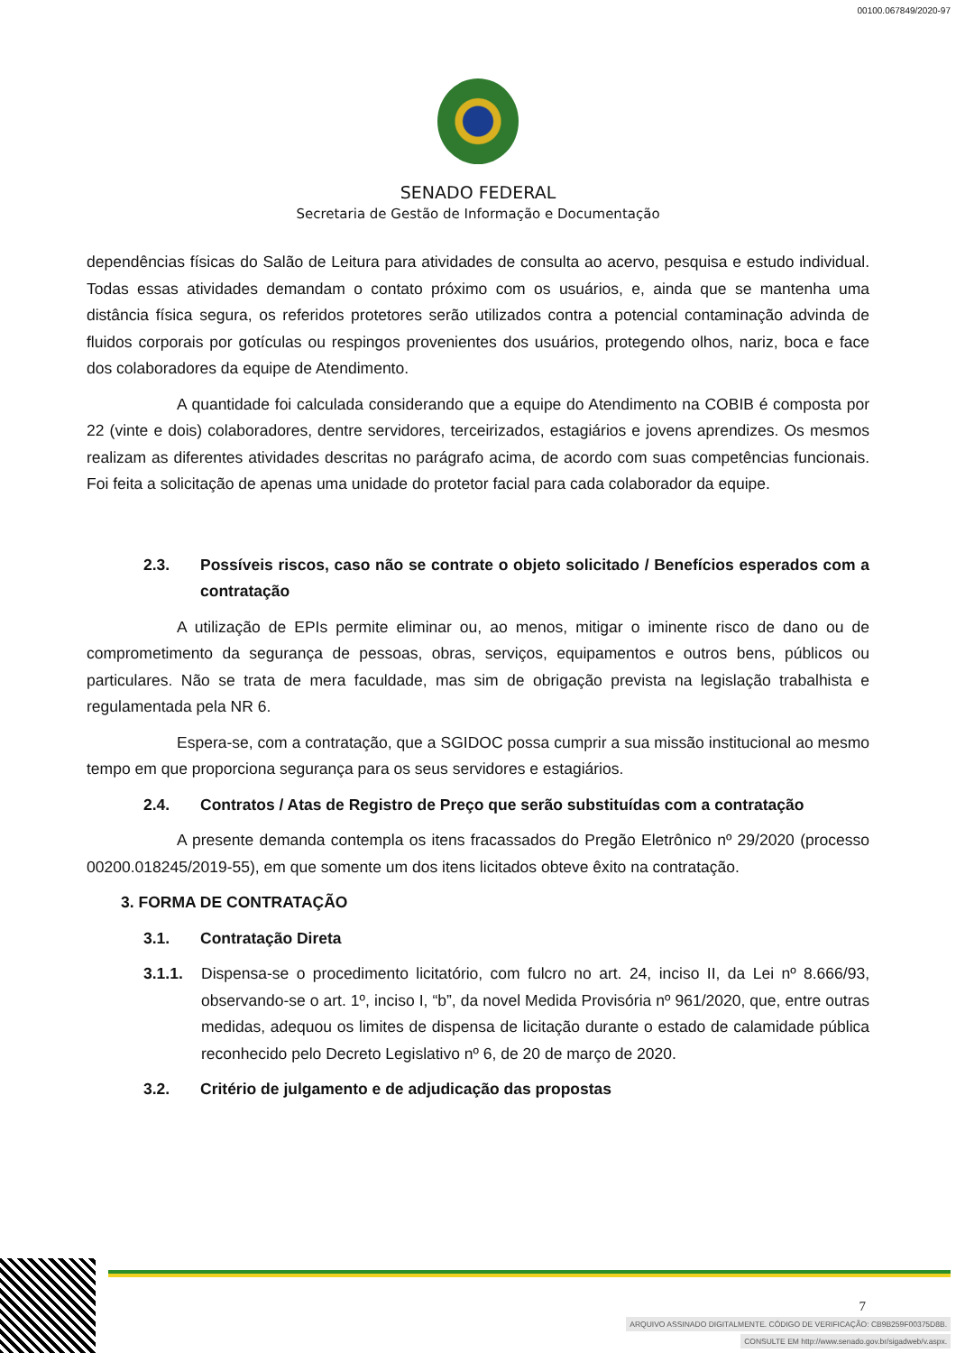00100.067849/2020-97
SENADO FEDERAL
Secretaria de Gestão de Informação e Documentação
dependências físicas do Salão de Leitura para atividades de consulta ao acervo, pesquisa e estudo individual. Todas essas atividades demandam o contato próximo com os usuários, e, ainda que se mantenha uma distância física segura, os referidos protetores serão utilizados contra a potencial contaminação advinda de fluidos corporais por gotículas ou respingos provenientes dos usuários, protegendo olhos, nariz, boca e face dos colaboradores da equipe de Atendimento.
A quantidade foi calculada considerando que a equipe do Atendimento na COBIB é composta por 22 (vinte e dois) colaboradores, dentre servidores, terceirizados, estagiários e jovens aprendizes. Os mesmos realizam as diferentes atividades descritas no parágrafo acima, de acordo com suas competências funcionais. Foi feita a solicitação de apenas uma unidade do protetor facial para cada colaborador da equipe.
2.3. Possíveis riscos, caso não se contrate o objeto solicitado / Benefícios esperados com a contratação
A utilização de EPIs permite eliminar ou, ao menos, mitigar o iminente risco de dano ou de comprometimento da segurança de pessoas, obras, serviços, equipamentos e outros bens, públicos ou particulares. Não se trata de mera faculdade, mas sim de obrigação prevista na legislação trabalhista e regulamentada pela NR 6.
Espera-se, com a contratação, que a SGIDOC possa cumprir a sua missão institucional ao mesmo tempo em que proporciona segurança para os seus servidores e estagiários.
2.4. Contratos / Atas de Registro de Preço que serão substituídas com a contratação
A presente demanda contempla os itens fracassados do Pregão Eletrônico nº 29/2020 (processo 00200.018245/2019-55), em que somente um dos itens licitados obteve êxito na contratação.
3. FORMA DE CONTRATAÇÃO
3.1. Contratação Direta
3.1.1. Dispensa-se o procedimento licitatório, com fulcro no art. 24, inciso II, da Lei nº 8.666/93, observando-se o art. 1º, inciso I, “b”, da novel Medida Provisória nº 961/2020, que, entre outras medidas, adequou os limites de dispensa de licitação durante o estado de calamidade pública reconhecido pelo Decreto Legislativo nº 6, de 20 de março de 2020.
3.2. Critério de julgamento e de adjudicação das propostas
7
ARQUIVO ASSINADO DIGITALMENTE. CÓDIGO DE VERIFICAÇÃO: CB9B259F00375D8B.
CONSULTE EM http://www.senado.gov.br/sigadweb/v.aspx.